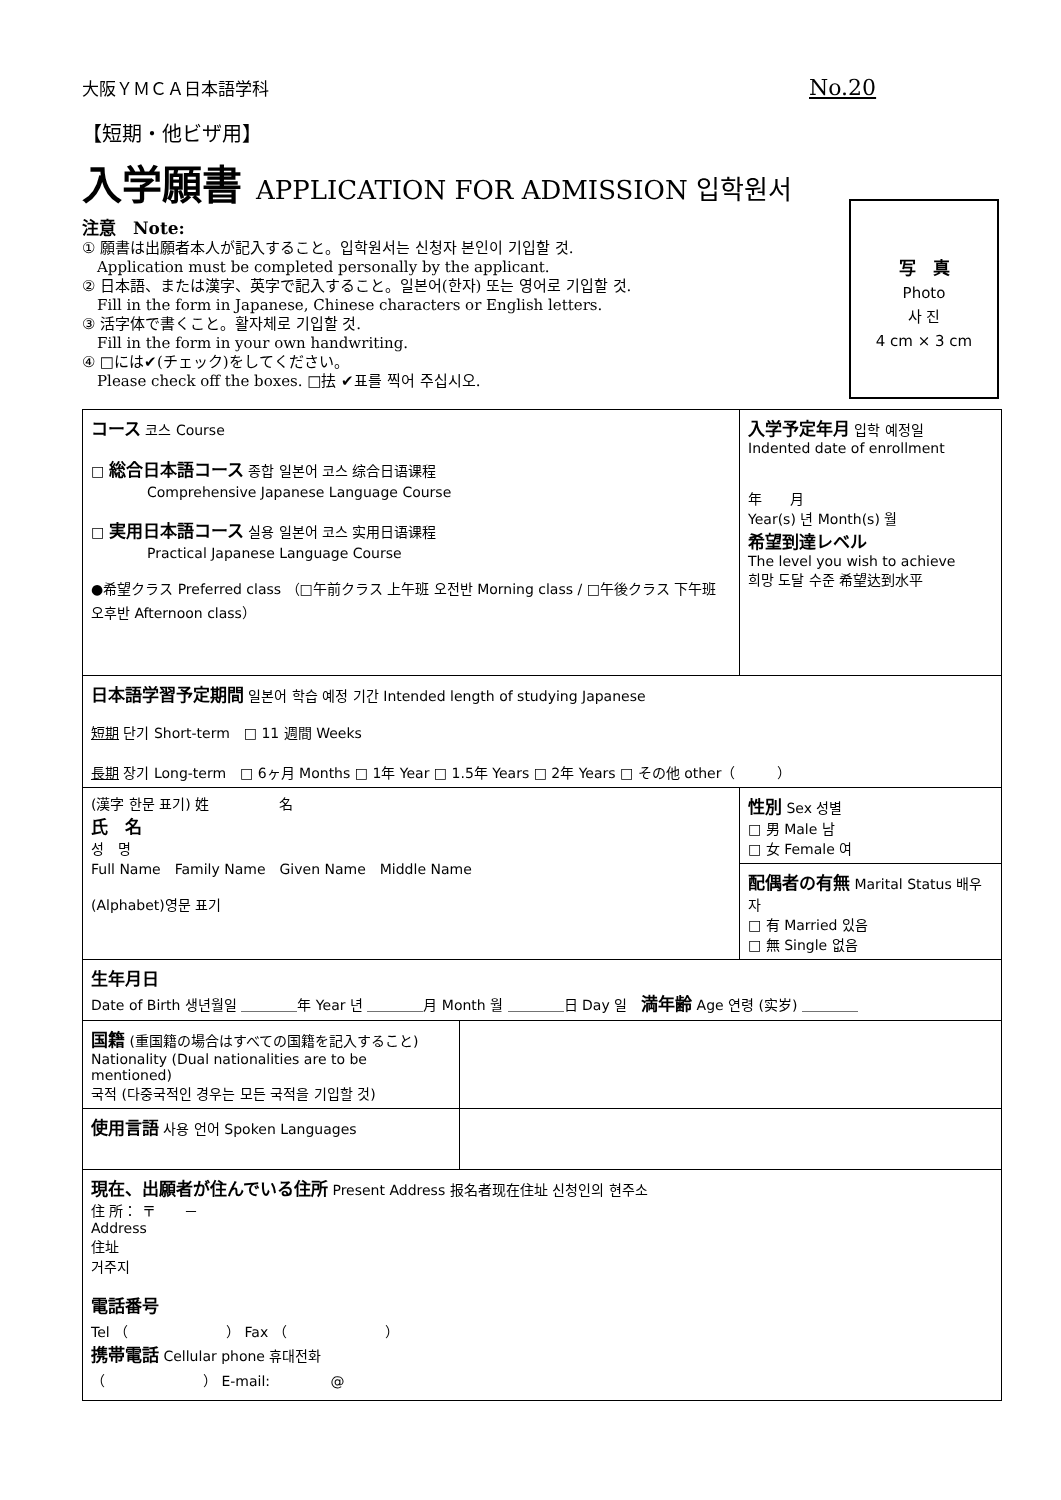大阪ＹＭＣＡ日本語学科
No.20
【短期・他ビザ用】
入学願書 APPLICATION FOR ADMISSION 입학원서
注意　Note:
① 願書は出願者本人が記入すること。입학원서는 신청자 본인이 기입할 것.
　Application must be completed personally by the applicant.
② 日本語、または漢字、英字で記入すること。일본어(한자) 또는 영어로 기입할 것.
　Fill in the form in Japanese, Chinese characters or English letters.
③ 活字体で書くこと。활자체로 기입할 것.
　Fill in the form in your own handwriting.
④ □には✔(チェック)をしてください。
　Please check off the boxes. □抾 ✔표를 찍어 주십시오.
写　真
Photo
사 진
4 cm × 3 cm
| コース 코스 Course □ 総合日本語コース 종합 일본어 코스 综合日语课程 Comprehensive Japanese Language Course □ 実用日本語コース 실용 일본어 코스 实用日语课程 Practical Japanese Language Course ●希望クラス Preferred class （□午前クラス 上午班 오전반 Morning class / □午後クラス 下午班 오후반 Afternoon class） | | 入学予定年月 입학 예정일 Indented date of enrollment 年 月 Year(s) 년 Month(s) 월 希望到達レベル The level you wish to achieve 희망 도달 수준 希望达到水平 |
| 日本語学習予定期間 일본어 학습 예정 기간 Intended length of studying Japanese 短期 단기 Short-term □ 11 週間 Weeks 長期 장기 Long-term □ 6ヶ月 Months □ 1年 Year □ 1.5年 Years □ 2年 Years □ その他 other（ ） | | |
| (漢字 한문 표기) 姓 名 氏 名 성 명 Full Name Family Name Given Name Middle Name (Alphabet)영문 표기 | | 性別 Sex 성별 □ 男 Male 남 □ 女 Female 여 |
| | | 配偶者の有無 Marital Status 배우자 □ 有 Married 있음 □ 無 Single 없음 |
| 生年月日 Date of Birth 생년월일 ＿＿＿＿年 Year 년 ＿＿＿＿月 Month 월 ＿＿＿＿日 Day 일 満年齢 Age 연령 (实岁) ＿＿＿＿ | | |
| 国籍 (重国籍の場合はすべての国籍を記入すること) Nationality (Dual nationalities are to be mentioned) 국적 (다중국적인 경우는 모든 국적을 기입할 것) | | |
| 使用言語 사용 언어 Spoken Languages | | |
| 現在、出願者が住んでいる住所 Present Address 报名者现在住址 신청인의 현주소 住 所： 〒 － Address 住址 거주지 電話番号 Tel （ ） Fax （ ） 携帯電話 Cellular phone 휴대전화 （ ） E-mail: @ | | |